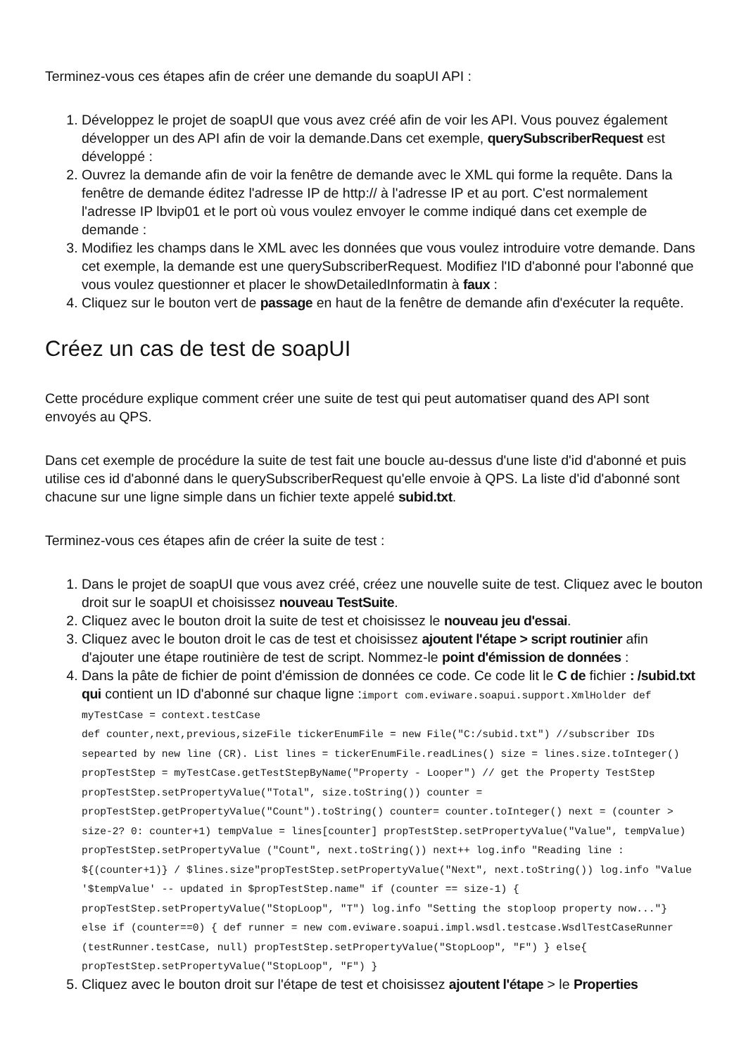Terminez-vous ces étapes afin de créer une demande du soapUI API :
1. Développez le projet de soapUI que vous avez créé afin de voir les API. Vous pouvez également développer un des API afin de voir la demande.Dans cet exemple, querySubscriberRequest est développé :
2. Ouvrez la demande afin de voir la fenêtre de demande avec le XML qui forme la requête. Dans la fenêtre de demande éditez l'adresse IP de http:// à l'adresse IP et au port. C'est normalement l'adresse IP lbvip01 et le port où vous voulez envoyer le comme indiqué dans cet exemple de demande :
3. Modifiez les champs dans le XML avec les données que vous voulez introduire votre demande. Dans cet exemple, la demande est une querySubscriberRequest. Modifiez l'ID d'abonné pour l'abonné que vous voulez questionner et placer le showDetailedInformatin à faux :
4. Cliquez sur le bouton vert de passage en haut de la fenêtre de demande afin d'exécuter la requête.
Créez un cas de test de soapUI
Cette procédure explique comment créer une suite de test qui peut automatiser quand des API sont envoyés au QPS.
Dans cet exemple de procédure la suite de test fait une boucle au-dessus d'une liste d'id d'abonné et puis utilise ces id d'abonné dans le querySubscriberRequest qu'elle envoie à QPS. La liste d'id d'abonné sont chacune sur une ligne simple dans un fichier texte appelé subid.txt.
Terminez-vous ces étapes afin de créer la suite de test :
1. Dans le projet de soapUI que vous avez créé, créez une nouvelle suite de test. Cliquez avec le bouton droit sur le soapUI et choisissez nouveau TestSuite.
2. Cliquez avec le bouton droit la suite de test et choisissez le nouveau jeu d'essai.
3. Cliquez avec le bouton droit le cas de test et choisissez ajoutent l'étape > script routinier afin d'ajouter une étape routinière de test de script. Nommez-le point d'émission de données :
4. Dans la pâte de fichier de point d'émission de données ce code. Ce code lit le C de fichier : /subid.txt qui contient un ID d'abonné sur chaque ligne :import com.eviware.soapui.support.XmlHolder def myTestCase = context.testCase
def counter,next,previous,sizeFile tickerEnumFile = new File("C:/subid.txt") //subscriber IDs sepearted by new line (CR). List lines = tickerEnumFile.readLines() size = lines.size.toInteger() propTestStep = myTestCase.getTestStepByName("Property - Looper") // get the Property TestStep propTestStep.setPropertyValue("Total", size.toString()) counter = propTestStep.getPropertyValue("Count").toString() counter= counter.toInteger() next = (counter > size-2? 0: counter+1) tempValue = lines[counter] propTestStep.setPropertyValue("Value", tempValue) propTestStep.setPropertyValue ("Count", next.toString()) next++ log.info "Reading line : ${(counter+1)} / $lines.size"propTestStep.setPropertyValue("Next", next.toString()) log.info "Value '$tempValue' -- updated in $propTestStep.name" if (counter == size-1) { propTestStep.setPropertyValue("StopLoop", "T") log.info "Setting the stoploop property now..."}
else if (counter==0) { def runner = new com.eviware.soapui.impl.wsdl.testcase.WsdlTestCaseRunner (testRunner.testCase, null) propTestStep.setPropertyValue("StopLoop", "F") } else{ propTestStep.setPropertyValue("StopLoop", "F") }
5. Cliquez avec le bouton droit sur l'étape de test et choisissez ajoutent l'étape > le Properties